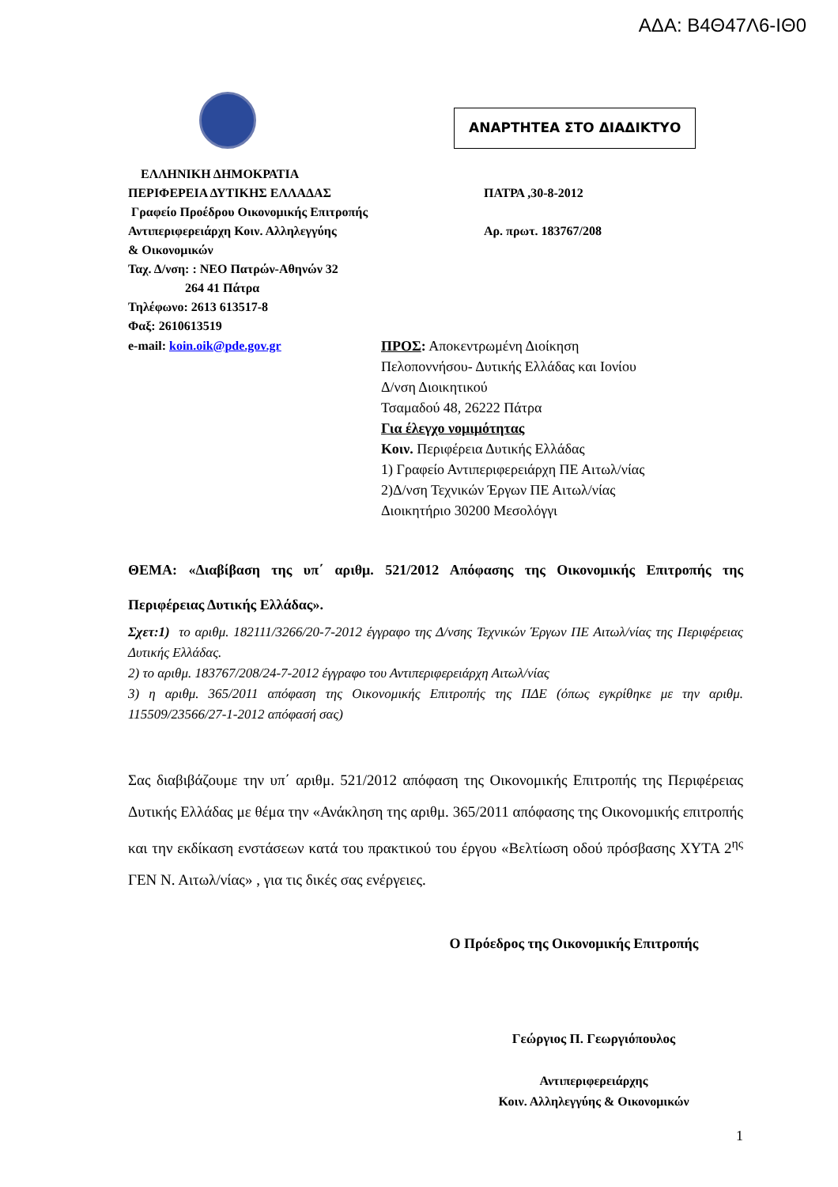ΑΔΑ: Β4Θ47Λ6-ΙΘ0
ΑΝΑΡΤΗΤΕΑ ΣΤΟ ΔΙΑΔΙΚΤΥΟ
ΕΛΛΗΝΙΚΗ ΔΗΜΟΚΡΑΤΙΑ
ΠΕΡΙΦΕΡΕΙΑ ΔΥΤΙΚΗΣ ΕΛΛΑΔΑΣ
Γραφείο Προέδρου Οικονομικής Επιτροπής
Αντιπεριφερειάρχη Κοιν. Αλληλεγγύης
& Οικονομικών
Ταχ. Δ/νση: : ΝΕΟ Πατρών-Αθηνών 32
264 41 Πάτρα
Τηλέφωνο: 2613 613517-8
Φαξ: 2610613519
ΠΑΤΡΑ ,30-8-2012
Αρ. πρωτ. 183767/208
e-mail: koin.oik@pde.gov.gr ΠΡΟΣ: Αποκεντρωμένη Διοίκηση
Πελοποννήσου- Δυτικής Ελλάδας και Ιονίου
Δ/νση Διοικητικού
Τσαμαδού 48, 26222 Πάτρα
Για έλεγχο νομιμότητας
Κοιν. Περιφέρεια Δυτικής Ελλάδας
1) Γραφείο Αντιπεριφερειάρχη ΠΕ Αιτωλ/νίας
2)Δ/νση Τεχνικών Έργων ΠΕ Αιτωλ/νίας
Διοικητήριο 30200 Μεσολόγγι
ΘΕΜΑ: «Διαβίβαση της υπ΄ αριθμ. 521/2012 Απόφασης της Οικονομικής Επιτροπής της Περιφέρειας Δυτικής Ελλάδας».
Σχετ:1) το αριθμ. 182111/3266/20-7-2012 έγγραφο της Δ/νσης Τεχνικών Έργων ΠΕ Αιτωλ/νίας της Περιφέρειας Δυτικής Ελλάδας.
2) το αριθμ. 183767/208/24-7-2012 έγγραφο του Αντιπεριφερειάρχη Αιτωλ/νίας
3) η αριθμ. 365/2011 απόφαση της Οικονομικής Επιτροπής της ΠΔΕ (όπως εγκρίθηκε με την αριθμ. 115509/23566/27-1-2012 απόφασή σας)
Σας διαβιβάζουμε την υπ΄ αριθμ. 521/2012 απόφαση της Οικονομικής Επιτροπής της Περιφέρειας Δυτικής Ελλάδας με θέμα την «Ανάκληση της αριθμ. 365/2011 απόφασης της Οικονομικής επιτροπής και την εκδίκαση ενστάσεων κατά του πρακτικού του έργου «Βελτίωση οδού πρόσβασης ΧΥΤΑ 2<sup>ης</sup> ΓΕΝ Ν. Αιτωλ/νίας» , για τις δικές σας ενέργειες.
Ο Πρόεδρος της Οικονομικής Επιτροπής
Γεώργιος Π. Γεωργιόπουλος
Αντιπεριφερειάρχης
Κοιν. Αλληλεγγύης & Οικονομικών
1